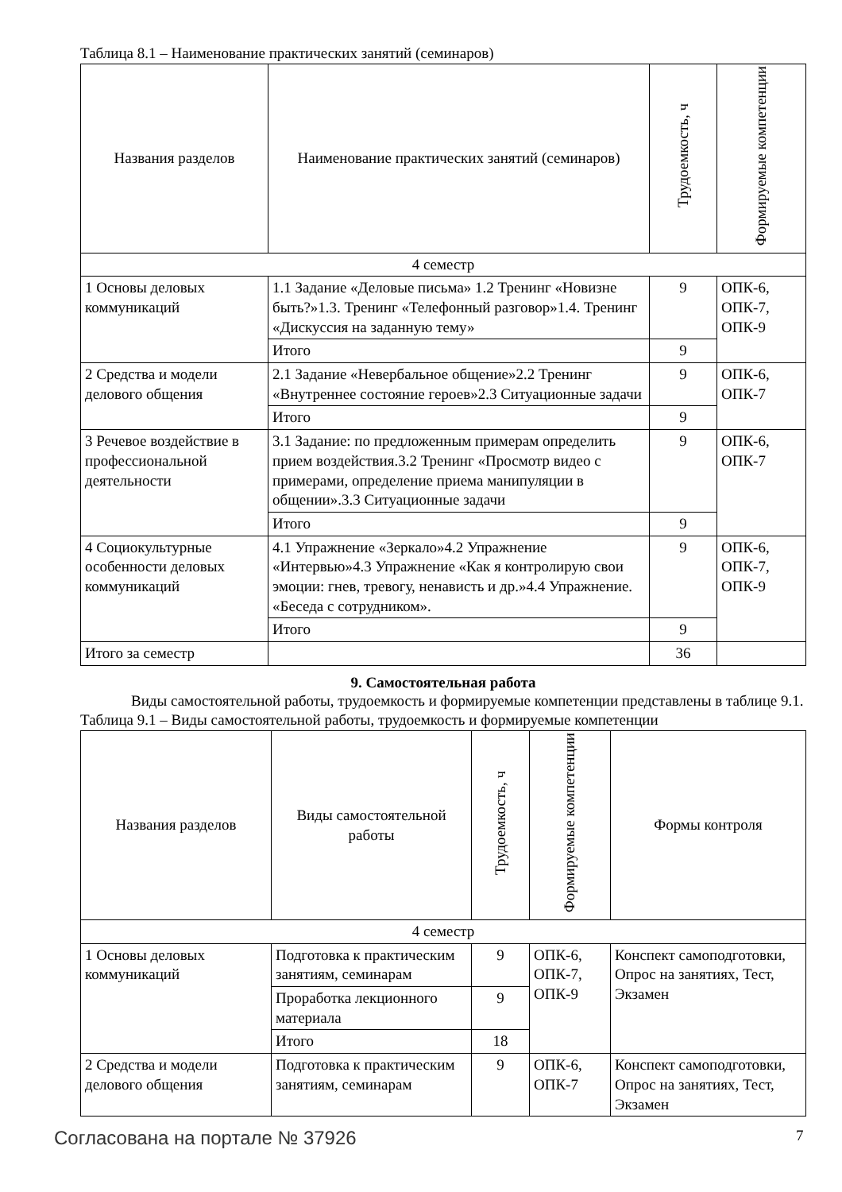Таблица 8.1 – Наименование практических занятий (семинаров)
| Названия разделов | Наименование практических занятий (семинаров) | Трудоемкость, ч | Формируемые компетенции |
| --- | --- | --- | --- |
| 4 семестр | | | |
| 1 Основы деловых коммуникаций | 1.1 Задание «Деловые письма» 1.2 Тренинг «Новизне быть?»1.3. Тренинг «Телефонный разговор»1.4. Тренинг «Дискуссия на заданную тему» | 9 | ОПК-6, ОПК-7, ОПК-9 |
| | Итого | 9 | |
| 2 Средства и модели делового общения | 2.1 Задание «Невербальное общение»2.2 Тренинг «Внутреннее состояние героев»2.3 Ситуационные задачи | 9 | ОПК-6, ОПК-7 |
| | Итого | 9 | |
| 3 Речевое воздействие в профессиональной деятельности | 3.1 Задание: по предложенным примерам определить прием воздействия.3.2 Тренинг «Просмотр видео с примерами, определение приема манипуляции в общении».3.3 Ситуационные задачи | 9 | ОПК-6, ОПК-7 |
| | Итого | 9 | |
| 4 Социокультурные особенности деловых коммуникаций | 4.1 Упражнение «Зеркало»4.2 Упражнение «Интервью»4.3 Упражнение «Как я контролирую свои эмоции: гнев, тревогу, ненависть и др.»4.4 Упражнение. «Беседа с сотрудником». | 9 | ОПК-6, ОПК-7, ОПК-9 |
| | Итого | 9 | |
| Итого за семестр | | 36 | |
9. Самостоятельная работа
Виды самостоятельной работы, трудоемкость и формируемые компетенции представлены в таблице 9.1.
Таблица 9.1 – Виды самостоятельной работы, трудоемкость и формируемые компетенции
| Названия разделов | Виды самостоятельной работы | Трудоемкость, ч | Формируемые компетенции | Формы контроля |
| --- | --- | --- | --- | --- |
| 4 семестр | | | | |
| 1 Основы деловых коммуникаций | Подготовка к практическим занятиям, семинарам | 9 | ОПК-6, ОПК-7, ОПК-9 | Конспект самоподготовки, Опрос на занятиях, Тест, Экзамен |
| | Проработка лекционного материала | 9 | | |
| | Итого | 18 | | |
| 2 Средства и модели делового общения | Подготовка к практическим занятиям, семинарам | 9 | ОПК-6, ОПК-7 | Конспект самоподготовки, Опрос на занятиях, Тест, Экзамен |
Согласована на портале № 37926 7